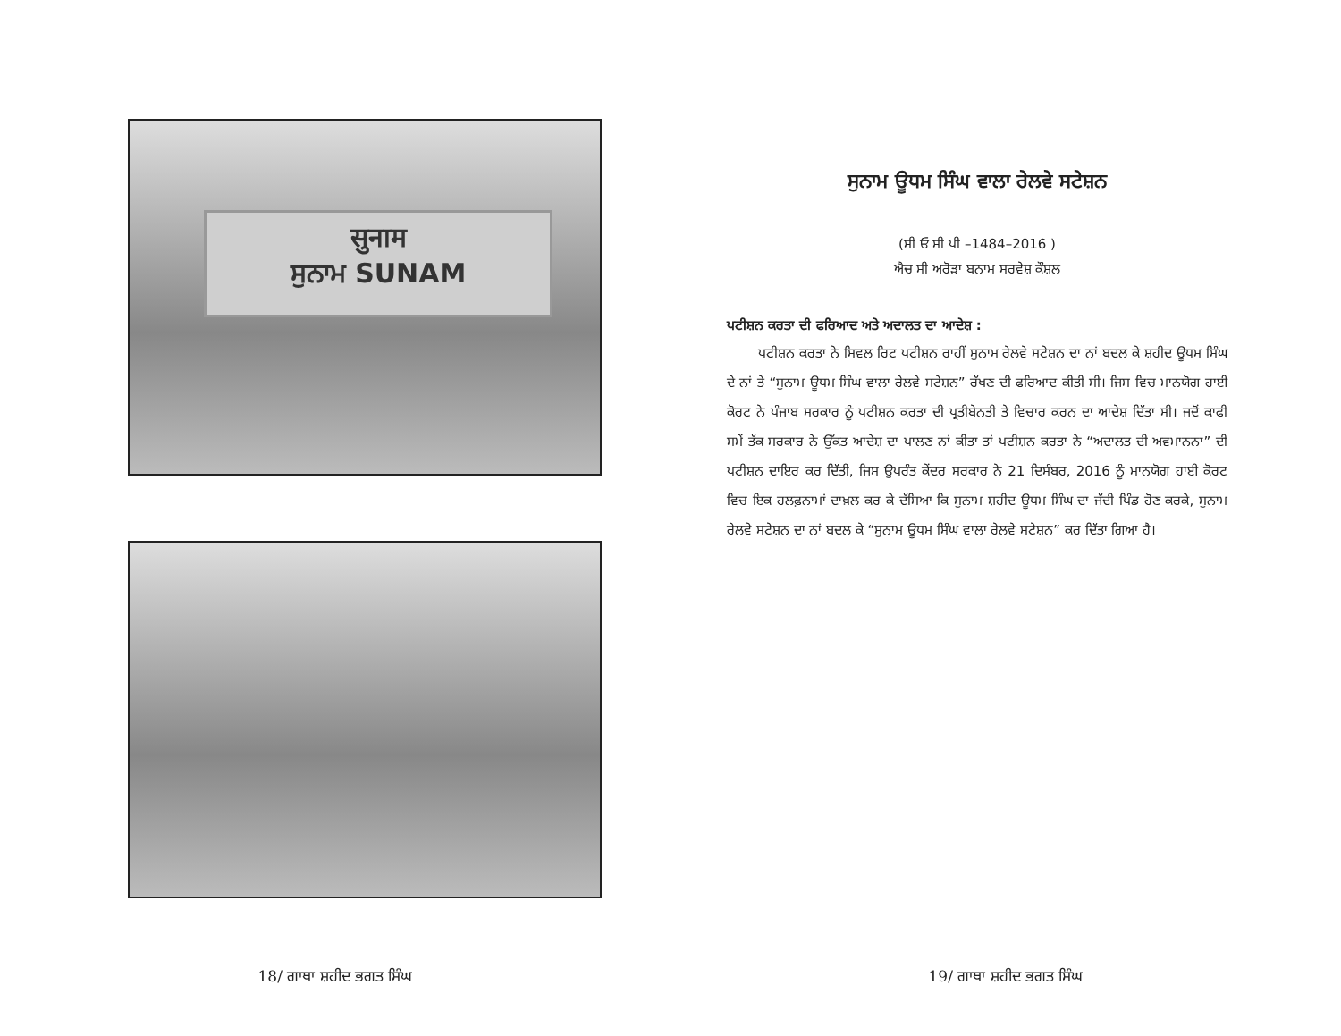सुनाम
ਸੁਨਾਮ SUNAM
18/ ਗਾਥਾ ਸ਼ਹੀਦ ਭਗਤ ਸਿੰਘ
ਸੁਨਾਮ ਊਧਮ ਸਿੰਘ ਵਾਲਾ ਰੇਲਵੇ ਸਟੇਸ਼ਨ
(ਸੀ ਓ ਸੀ ਪੀ –1484–2016 )
ਐਚ ਸੀ ਅਰੋੜਾ ਬਨਾਮ ਸਰਵੇਸ਼ ਕੌਸ਼ਲ
ਪਟੀਸ਼ਨ ਕਰਤਾ ਦੀ ਫਰਿਆਦ ਅਤੇ ਅਦਾਲਤ ਦਾ ਆਦੇਸ਼ :
ਪਟੀਸ਼ਨ ਕਰਤਾ ਨੇ ਸਿਵਲ ਰਿਟ ਪਟੀਸ਼ਨ ਰਾਹੀਂ ਸੁਨਾਮ ਰੇਲਵੇ ਸਟੇਸ਼ਨ ਦਾ ਨਾਂ ਬਦਲ ਕੇ ਸ਼ਹੀਦ ਊਧਮ ਸਿੰਘ ਦੇ ਨਾਂ ਤੇ “ਸੁਨਾਮ ਊਧਮ ਸਿੰਘ ਵਾਲਾ ਰੇਲਵੇ ਸਟੇਸ਼ਨ” ਰੱਖਣ ਦੀ ਫਰਿਆਦ ਕੀਤੀ ਸੀ। ਜਿਸ ਵਿਚ ਮਾਨਯੋਗ ਹਾਈ ਕੋਰਟ ਨੇ ਪੰਜਾਬ ਸਰਕਾਰ ਨੂੰ ਪਟੀਸ਼ਨ ਕਰਤਾ ਦੀ ਪ੍ਰਤੀਬੇਨਤੀ ਤੇ ਵਿਚਾਰ ਕਰਨ ਦਾ ਆਦੇਸ਼ ਦਿੱਤਾ ਸੀ। ਜਦੋਂ ਕਾਫੀ ਸਮੇਂ ਤੱਕ ਸਰਕਾਰ ਨੇ ਉੱਕਤ ਆਦੇਸ਼ ਦਾ ਪਾਲਣ ਨਾਂ ਕੀਤਾ ਤਾਂ ਪਟੀਸ਼ਨ ਕਰਤਾ ਨੇ “ਅਦਾਲਤ ਦੀ ਅਵਮਾਨਨਾ” ਦੀ ਪਟੀਸ਼ਨ ਦਾਇਰ ਕਰ ਦਿੱਤੀ, ਜਿਸ ਉਪਰੰਤ ਕੇਂਦਰ ਸਰਕਾਰ ਨੇ 21 ਦਿਸੰਬਰ, 2016 ਨੂੰ ਮਾਨਯੋਗ ਹਾਈ ਕੋਰਟ ਵਿਚ ਇਕ ਹਲਫ਼ਨਾਮਾਂ ਦਾਖ਼ਲ ਕਰ ਕੇ ਦੱਸਿਆ ਕਿ ਸੁਨਾਮ ਸ਼ਹੀਦ ਊਧਮ ਸਿੰਘ ਦਾ ਜੱਦੀ ਪਿੰਡ ਹੋਣ ਕਰਕੇ, ਸੁਨਾਮ ਰੇਲਵੇ ਸਟੇਸ਼ਨ ਦਾ ਨਾਂ ਬਦਲ ਕੇ “ਸੁਨਾਮ ਊਧਮ ਸਿੰਘ ਵਾਲਾ ਰੇਲਵੇ ਸਟੇਸ਼ਨ” ਕਰ ਦਿੱਤਾ ਗਿਆ ਹੈ।
19/ ਗਾਥਾ ਸ਼ਹੀਦ ਭਗਤ ਸਿੰਘ